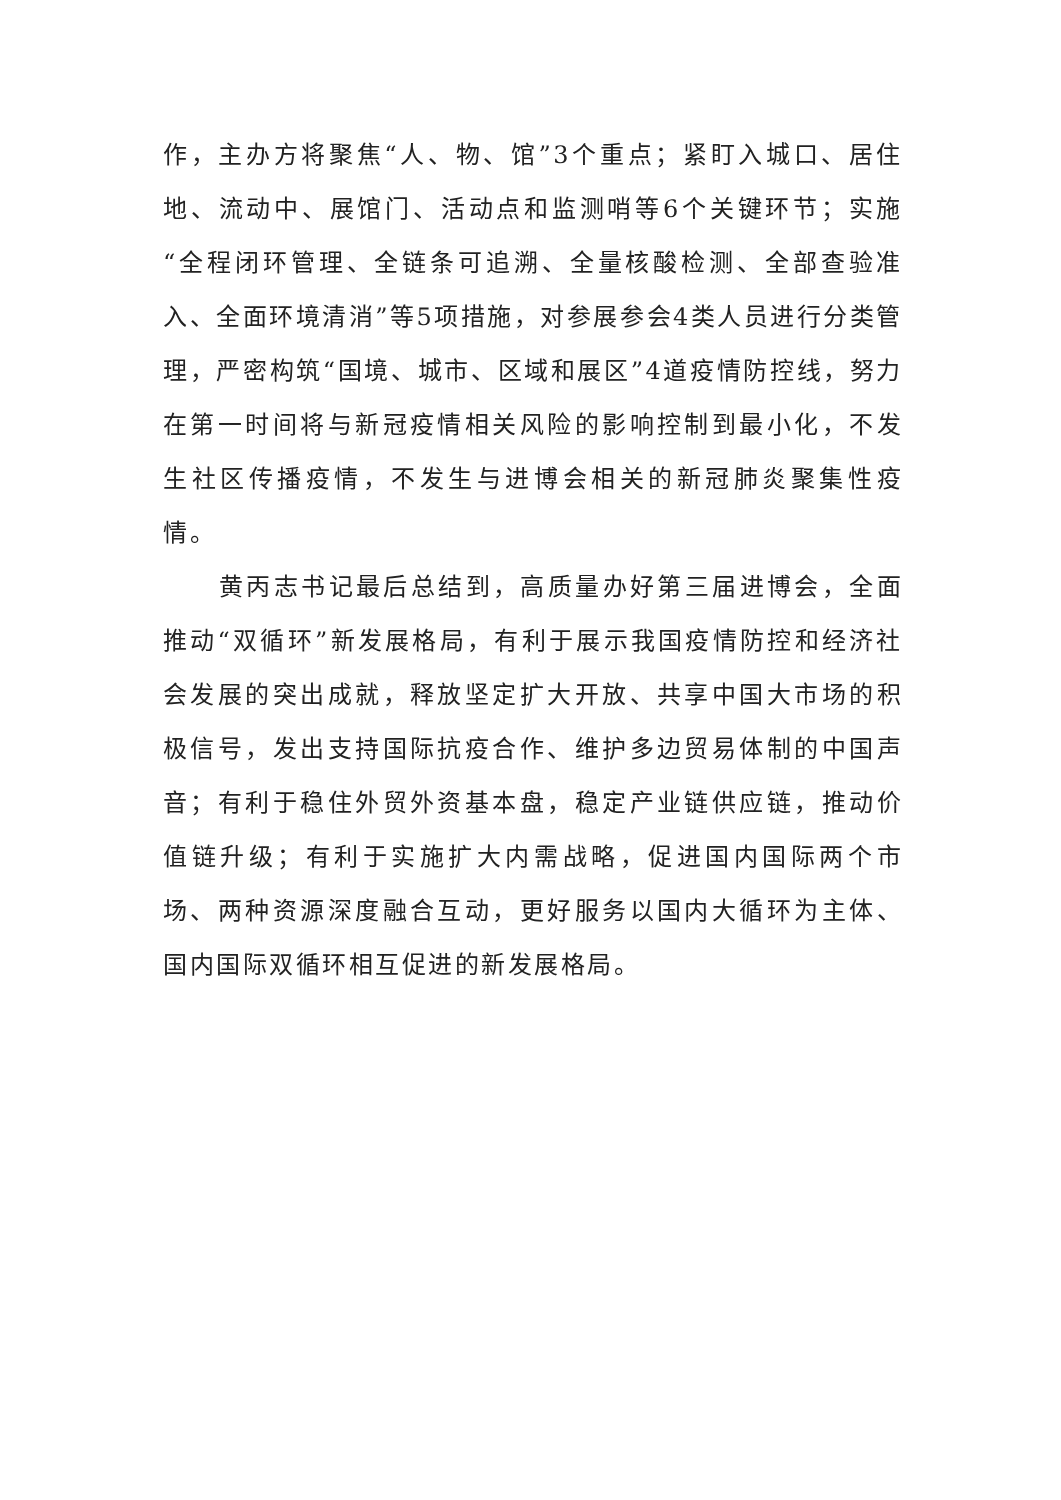作，主办方将聚焦“人、物、馆”3个重点；紧盯入城口、居住地、流动中、展馆门、活动点和监测哨等6个关键环节；实施“全程闭环管理、全链条可追溯、全量核酸检测、全部查验准入、全面环境清消”等5项措施，对参展参会4类人员进行分类管理，严密构筑“国境、城市、区域和展区”4道疫情防控线，努力在第一时间将与新冠疫情相关风险的影响控制到最小化，不发生社区传播疫情，不发生与进博会相关的新冠肺炎聚集性疫情。
黄丙志书记最后总结到，高质量办好第三届进博会，全面推动“双循环”新发展格局，有利于展示我国疫情防控和经济社会发展的突出成就，释放坚定扩大开放、共享中国大市场的积极信号，发出支持国际抗疫合作、维护多边贸易体制的中国声音；有利于稳住外贸外资基本盘，稳定产业链供应链，推动价值链升级；有利于实施扩大内需战略，促进国内国际两个市场、两种资源深度融合互动，更好服务以国内大循环为主体、国内国际双循环相互促进的新发展格局。